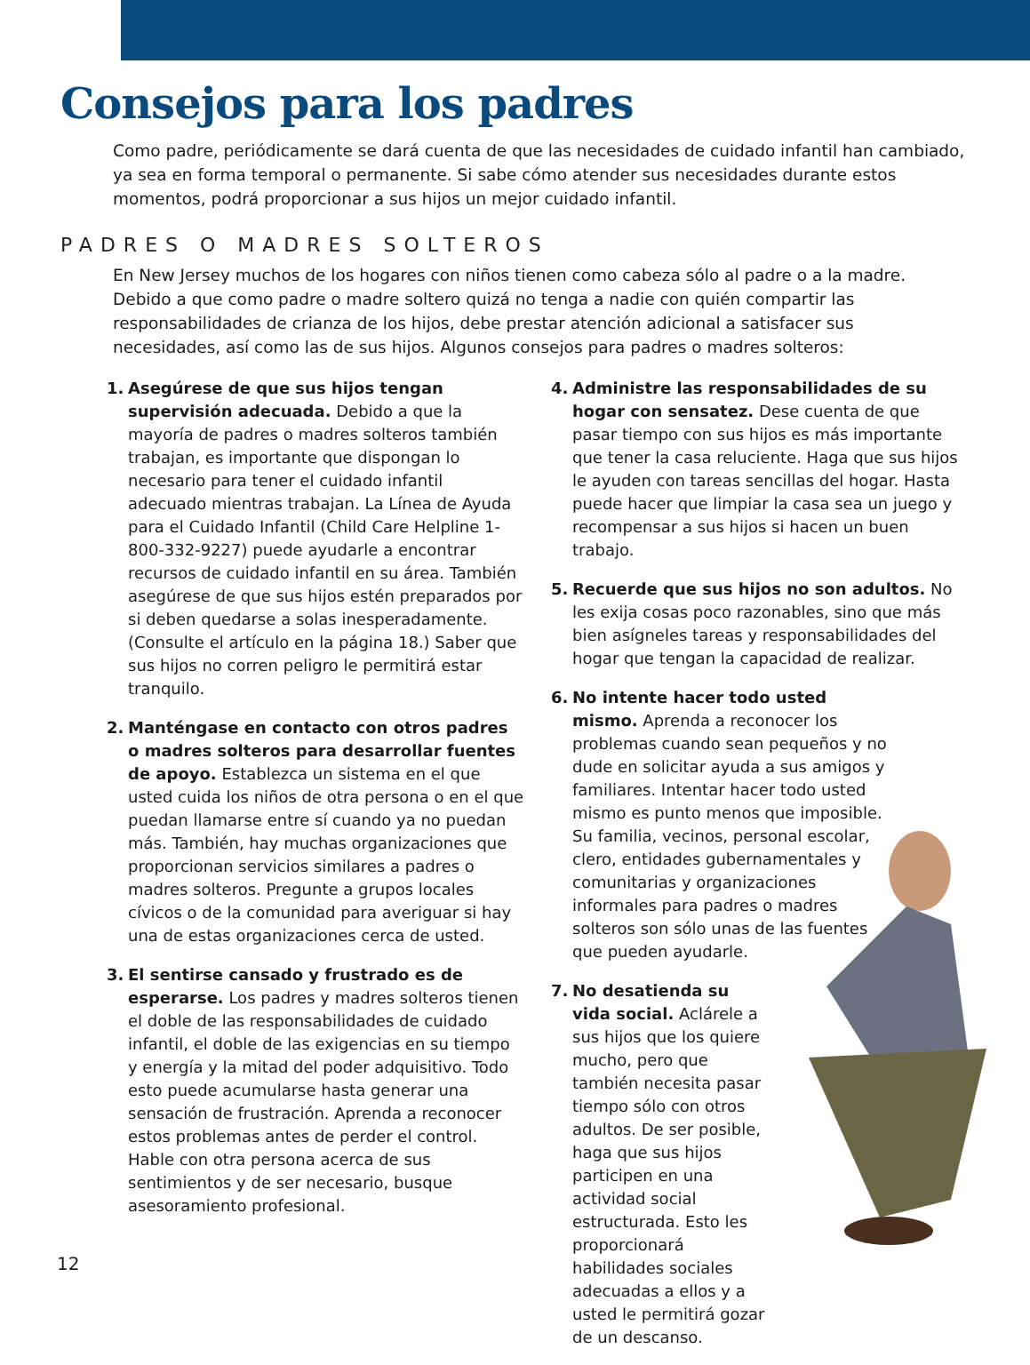Consejos para los padres
Como padre, periódicamente se dará cuenta de que las necesidades de cuidado infantil han cambiado, ya sea en forma temporal o permanente. Si sabe cómo atender sus necesidades durante estos momentos, podrá proporcionar a sus hijos un mejor cuidado infantil.
PADRES O MADRES SOLTEROS
En New Jersey muchos de los hogares con niños tienen como cabeza sólo al padre o a la madre. Debido a que como padre o madre soltero quizá no tenga a nadie con quién compartir las responsabilidades de crianza de los hijos, debe prestar atención adicional a satisfacer sus necesidades, así como las de sus hijos. Algunos consejos para padres o madres solteros:
1. Asegúrese de que sus hijos tengan supervisión adecuada. Debido a que la mayoría de padres o madres solteros también trabajan, es importante que dispongan lo necesario para tener el cuidado infantil adecuado mientras trabajan. La Línea de Ayuda para el Cuidado Infantil (Child Care Helpline 1-800-332-9227) puede ayudarle a encontrar recursos de cuidado infantil en su área. También asegúrese de que sus hijos estén preparados por si deben quedarse a solas inesperadamente. (Consulte el artículo en la página 18.) Saber que sus hijos no corren peligro le permitirá estar tranquilo.
2. Manténgase en contacto con otros padres o madres solteros para desarrollar fuentes de apoyo. Establezca un sistema en el que usted cuida los niños de otra persona o en el que puedan llamarse entre sí cuando ya no puedan más. También, hay muchas organizaciones que proporcionan servicios similares a padres o madres solteros. Pregunte a grupos locales cívicos o de la comunidad para averiguar si hay una de estas organizaciones cerca de usted.
3. El sentirse cansado y frustrado es de esperarse. Los padres y madres solteros tienen el doble de las responsabilidades de cuidado infantil, el doble de las exigencias en su tiempo y energía y la mitad del poder adquisitivo. Todo esto puede acumularse hasta generar una sensación de frustración. Aprenda a reconocer estos problemas antes de perder el control. Hable con otra persona acerca de sus sentimientos y de ser necesario, busque asesoramiento profesional.
4. Administre las responsabilidades de su hogar con sensatez. Dese cuenta de que pasar tiempo con sus hijos es más importante que tener la casa reluciente. Haga que sus hijos le ayuden con tareas sencillas del hogar. Hasta puede hacer que limpiar la casa sea un juego y recompensar a sus hijos si hacen un buen trabajo.
5. Recuerde que sus hijos no son adultos. No les exija cosas poco razonables, sino que más bien asígneles tareas y responsabilidades del hogar que tengan la capacidad de realizar.
6. No intente hacer todo usted mismo. Aprenda a reconocer los problemas cuando sean pequeños y no dude en solicitar ayuda a sus amigos y familiares. Intentar hacer todo usted mismo es punto menos que imposible. Su familia, vecinos, personal escolar, clero, entidades gubernamentales y comunitarias y organizaciones informales para padres o madres solteros son sólo unas de las fuentes que pueden ayudarle.
7. No desatienda su vida social. Aclárele a sus hijos que los quiere mucho, pero que también necesita pasar tiempo sólo con otros adultos. De ser posible, haga que sus hijos participen en una actividad social estructurada. Esto les proporcionará habilidades sociales adecuadas a ellos y a usted le permitirá gozar de un descanso.
12